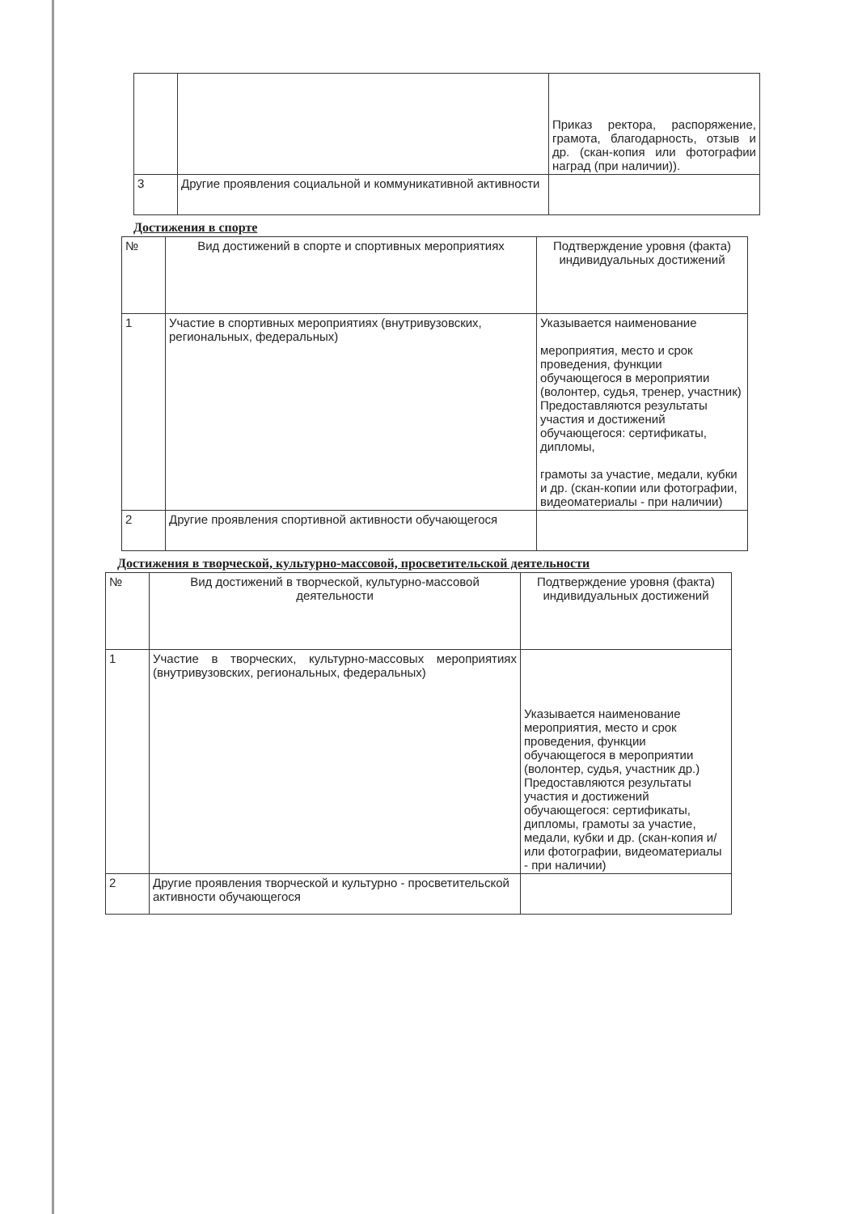| | | Приказ ректора, распоряжение, грамота, благодарность, отзыв и др. (скан-копия или фотографии наград (при наличии)). |
| 3 | Другие проявления социальной и коммуникативной активности | |
Достижения в спорте
| № | Вид достижений в спорте и спортивных мероприятиях | Подтверждение уровня (факта) индивидуальных достижений |
| 1 | Участие в спортивных мероприятиях (внутривузовских, региональных, федеральных) | Указывается наименование мероприятия, место и срок проведения, функции обучающегося в мероприятии (волонтер, судья, тренер, участник) Предоставляются результаты участия и достижений обучающегося: сертификаты, дипломы, грамоты за участие, медали, кубки и др. (скан-копии или фотографии, видеоматериалы - при наличии) |
| 2 | Другие проявления спортивной активности обучающегося | |
Достижения в творческой, культурно-массовой, просветительской деятельности
| № | Вид достижений в творческой, культурно-массовой деятельности | Подтверждение уровня (факта) индивидуальных достижений |
| 1 | Участие в творческих, культурно-массовых мероприятиях (внутривузовских, региональных, федеральных) | Указывается наименование мероприятия, место и срок проведения, функции обучающегося в мероприятии (волонтер, судья, участник др.) Предоставляются результаты участия и достижений обучающегося: сертификаты, дипломы, грамоты за участие, медали, кубки и др. (скан-копия и/или фотографии, видеоматериалы - при наличии) |
| 2 | Другие проявления творческой и культурно - просветительской активности обучающегося | |